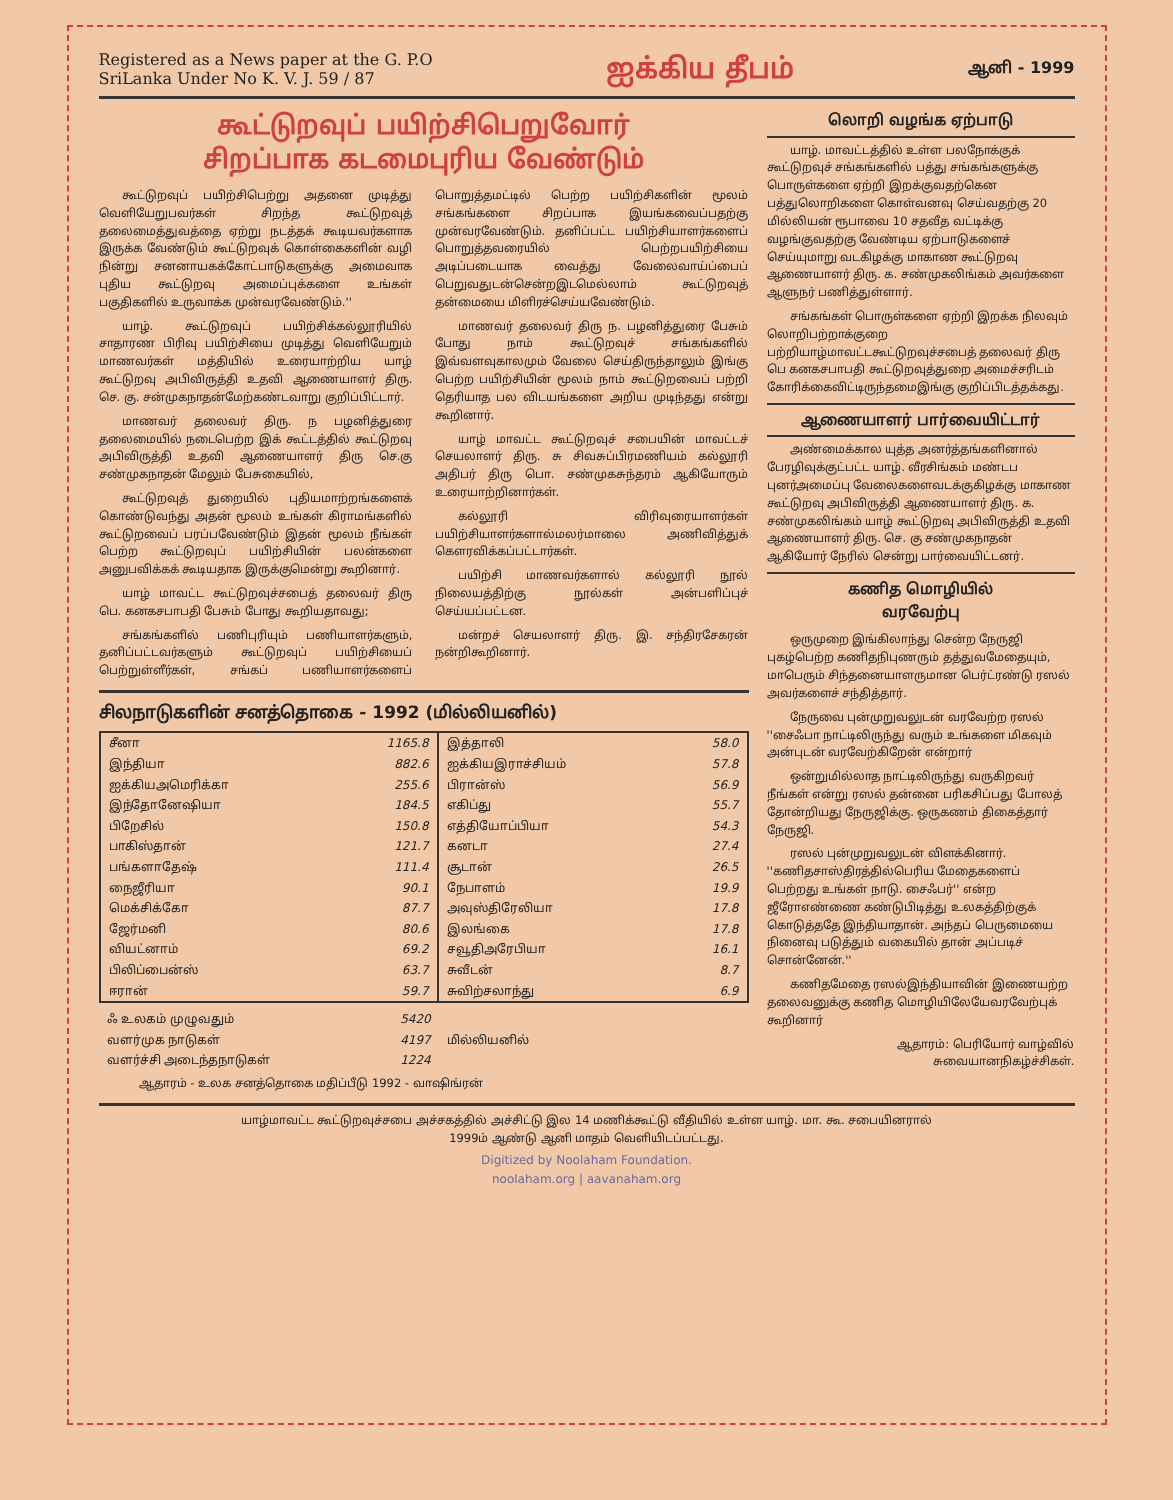Registered as a News paper at the G. P.O
SriLanka Under No K. V. J. 59 / 87
ஐக்கிய தீபம்
ஆனி - 1999
கூட்டுறவுப் பயிற்சிபெறுவோர்
சிறப்பாக கடமைபுரிய வேண்டும்
கூட்டுறவுப் பயிற்சிபெற்று அதனை முடித்து வெளியேறுபவர்கள் சிறந்த கூட்டுறவுத் தலைமைத்துவத்தை ஏற்று நடத்தக் கூடியவர்களாக இருக்க வேண்டும் கூட்டுறவுக் கொள்கைகளின் வழி நின்று சனனாயகக்கோட்பாடுகளுக்கு அமைவாக புதிய கூட்டுறவு அமைப்புக்களை உங்கள் பகுதிகளில் உருவாக்க முன்வரவேண்டும்.''
யாழ். கூட்டுறவுப் பயிற்சிக்கல்லூரியில் சாதாரண பிரிவு பயிற்சியை முடித்து வெளியேறும் மாணவர்கள் மத்தியில் உரையாற்றிய யாழ் கூட்டுறவு அபிவிருத்தி உதவி ஆணையாளர் திரு. செ. கு. சன்முகநாதன்மேற்கண்டவாறு குறிப்பிட்டார்.
மாணவர் தலைவர் திரு. ந பழனித்துரை தலைமையில் நடைபெற்ற இக் கூட்டத்தில் கூட்டுறவு அபிவிருத்தி உதவி ஆணையாளர் திரு செ.கு சண்முகநாதன் மேலும் பேசுகையில்,
கூட்டுறவுத் துறையில் புதியமாற்றங்களைக் கொண்டுவந்து அதன் மூலம் உங்கள் கிராமங்களில் கூட்டுறவைப் பரப்பவேண்டும் இதன் மூலம் நீங்கள் பெற்ற கூட்டுறவுப் பயிற்சியின் பலன்களை அனுபவிக்கக் கூடியதாக இருக்குமென்று கூறினார்.
யாழ் மாவட்ட கூட்டுறவுச்சபைத் தலைவர் திரு பெ. கனகசபாபதி பேசும் போது கூறியதாவது;
சங்கங்களில் பணிபுரியும் பணியாளர்களும், தனிப்பட்டவர்களும் கூட்டுறவுப் பயிற்சியைப் பெற்றுள்ளீர்கள், சங்கப் பணியாளர்களைப் பொறுத்தமட்டில் பெற்ற பயிற்சிகளின் மூலம் சங்கங்களை சிறப்பாக இயங்கவைப்பதற்கு முன்வரவேண்டும். தனிப்பட்ட பயிற்சியாளர்களைப் பொறுத்தவரையில் பெற்றபயிற்சியை அடிப்படையாக வைத்து வேலைவாய்ப்பைப் பெறுவதுடன்சென்றஇடமெல்லாம் கூட்டுறவுத் தன்மையை மிளிரச்செய்யவேண்டும்.
மாணவர் தலைவர் திரு ந. பழனித்துரை பேசும் போது நாம் கூட்டுறவுச் சங்கங்களில் இவ்வளவுகாலமும் வேலை செய்திருந்தாலும் இங்கு பெற்ற பயிற்சியின் மூலம் நாம் கூட்டுறவைப் பற்றி தெரியாத பல விடயங்களை அறிய முடிந்தது என்று கூறினார்.
யாழ் மாவட்ட கூட்டுறவுச் சபையின் மாவட்டச் செயலாளர் திரு. சு சிவசுப்பிரமணியம் கல்லூரி அதிபர் திரு பொ. சண்முகசுந்தரம் ஆகியோரும் உரையாற்றினார்கள்.
கல்லூரி விரிவுரையாளர்கள் பயிற்சியாளர்களால்மலர்மாலை அணிவித்துக் கௌரவிக்கப்பட்டார்கள்.
பயிற்சி மாணவர்களால் கல்லூரி நூல் நிலையத்திற்கு நூல்கள் அன்பளிப்புச் செய்யப்பட்டன.
மன்றச் செயலாளர் திரு. இ. சந்திரசேகரன் நன்றிகூறினார்.
சிலநாடுகளின் சனத்தொகை - 1992 (மில்லியனில்)
| சீனா | 1165.8 | இத்தாலி | 58.0 |
| இந்தியா | 882.6 | ஐக்கியஇராச்சியம் | 57.8 |
| ஐக்கியஅமெரிக்கா | 255.6 | பிரான்ஸ் | 56.9 |
| இந்தோனேஷியா | 184.5 | எகிப்து | 55.7 |
| பிறேசில் | 150.8 | எத்தியோப்பியா | 54.3 |
| பாகிஸ்தான் | 121.7 | கனடா | 27.4 |
| பங்களாதேஷ் | 111.4 | சூடான் | 26.5 |
| நைஜீரியா | 90.1 | நேபாளம் | 19.9 |
| மெக்சிக்கோ | 87.7 | அவுஸ்திரேலியா | 17.8 |
| ஜேர்மனி | 80.6 | இலங்கை | 17.8 |
| வியட்னாம் | 69.2 | சவூதிஅரேபியா | 16.1 |
| பிலிப்பைன்ஸ் | 63.7 | சுவீடன் | 8.7 |
| ஈரான் | 59.7 | சுவிற்சலாந்து | 6.9 |
| ஃ உலகம் முழுவதும் | 5420 | மில்லியனில் |
| வளர்முக நாடுகள் | 4197 | |
| வளர்ச்சி அடைந்தநாடுகள் | 1224 | |
ஆதாரம் - உலக சனத்தொகை மதிப்பீடு 1992 - வாஷிங்ரன்
லொறி வழங்க ஏற்பாடு
யாழ். மாவட்டத்தில் உள்ள பலநோக்குக் கூட்டுறவுச் சங்கங்களில் பத்து சங்கங்களுக்கு பொருள்களை ஏற்றி இறக்குவதற்கென பத்துலொறிகளை கொள்வனவு செய்வதற்கு 20 மில்லியன் ரூபாவை 10 சதவீத வட்டிக்கு வழங்குவதற்கு வேண்டிய ஏற்பாடுகளைச் செய்யுமாறு வடகிழக்கு மாகாண கூட்டுறவு ஆணையாளர் திரு. க. சண்முகலிங்கம் அவர்களை ஆளுநர் பணித்துள்ளார்.
சங்கங்கள் பொருள்களை ஏற்றி இறக்க நிலவும் லொறிபற்றாக்குறை பற்றியாழ்மாவட்டகூட்டுறவுச்சபைத் தலைவர் திரு பெ கனகசபாபதி கூட்டுறவுத்துறை அமைச்சரிடம் கோரிக்கைவிட்டிருந்தமைஇங்கு குறிப்பிடத்தக்கது.
ஆணையாளர் பார்வையிட்டார்
அண்மைக்கால யுத்த அனர்த்தங்களினால் பேரழிவுக்குட்பட்ட யாழ். வீரசிங்கம் மண்டப புனர்அமைப்பு வேலைகளைவடக்குகிழக்கு மாகாண கூட்டுறவு அபிவிருத்தி ஆணையாளர் திரு. க. சண்முகலிங்கம் யாழ் கூட்டுறவு அபிவிருத்தி உதவி ஆணையாளர் திரு. செ. கு சண்முகநாதன் ஆகியோர் நேரில் சென்று பார்வையிட்டனர்.
கணித மொழியில்
வரவேற்பு
ஒருமுறை இங்கிலாந்து சென்ற நேருஜி புகழ்பெற்ற கணிதநிபுணரும் தத்துவமேதையும், மாபெரும் சிந்தனையாளருமான பெர்ட்ரண்டு ரஸல் அவர்களைச் சந்தித்தார்.
நேருவை புன்முறுவலுடன் வரவேற்ற ரஸல் ''சைஃபா நாட்டிலிருந்து வரும் உங்களை மிகவும் அன்புடன் வரவேற்கிறேன் என்றார்
ஒன்றுமில்லாத நாட்டிலிருந்து வருகிறவர் நீங்கள் என்று ரஸல் தன்னை பரிகசிப்பது போலத் தோன்றியது நேருஜிக்கு. ஒருகணம் திகைத்தார் நேருஜி.
ரஸல் புன்முறுவலுடன் விளக்கினார். ''கணிதசாஸ்திரத்தில்பெரிய மேதைகளைப் பெற்றது உங்கள் நாடு. சைஃபர்'' என்ற ஜீரோஎண்ணை கண்டுபிடித்து உலகத்திற்குக் கொடுத்ததே இந்தியாதான். அந்தப் பெருமையை நினைவு படுத்தும் வகையில் தான் அப்படிச் சொன்னேன்.''
கணிதமேதை ரஸல்இந்தியாவின் இணையற்ற தலைவனுக்கு கணித மொழியிலேயேவரவேற்புக் கூறினார்
ஆதாரம்: பெரியோர் வாழ்வில்
சுவையானநிகழ்ச்சிகள்.
யாழ்மாவட்ட கூட்டுறவுச்சபை அச்சகத்தில் அச்சிட்டு இல 14 மணிக்கூட்டு வீதியில் உள்ள யாழ். மா. கூ. சபையினரால்
1999ம் ஆண்டு ஆனி மாதம் வெளியிடப்பட்டது.
Digitized by Noolaham Foundation.
noolaham.org | aavanaham.org